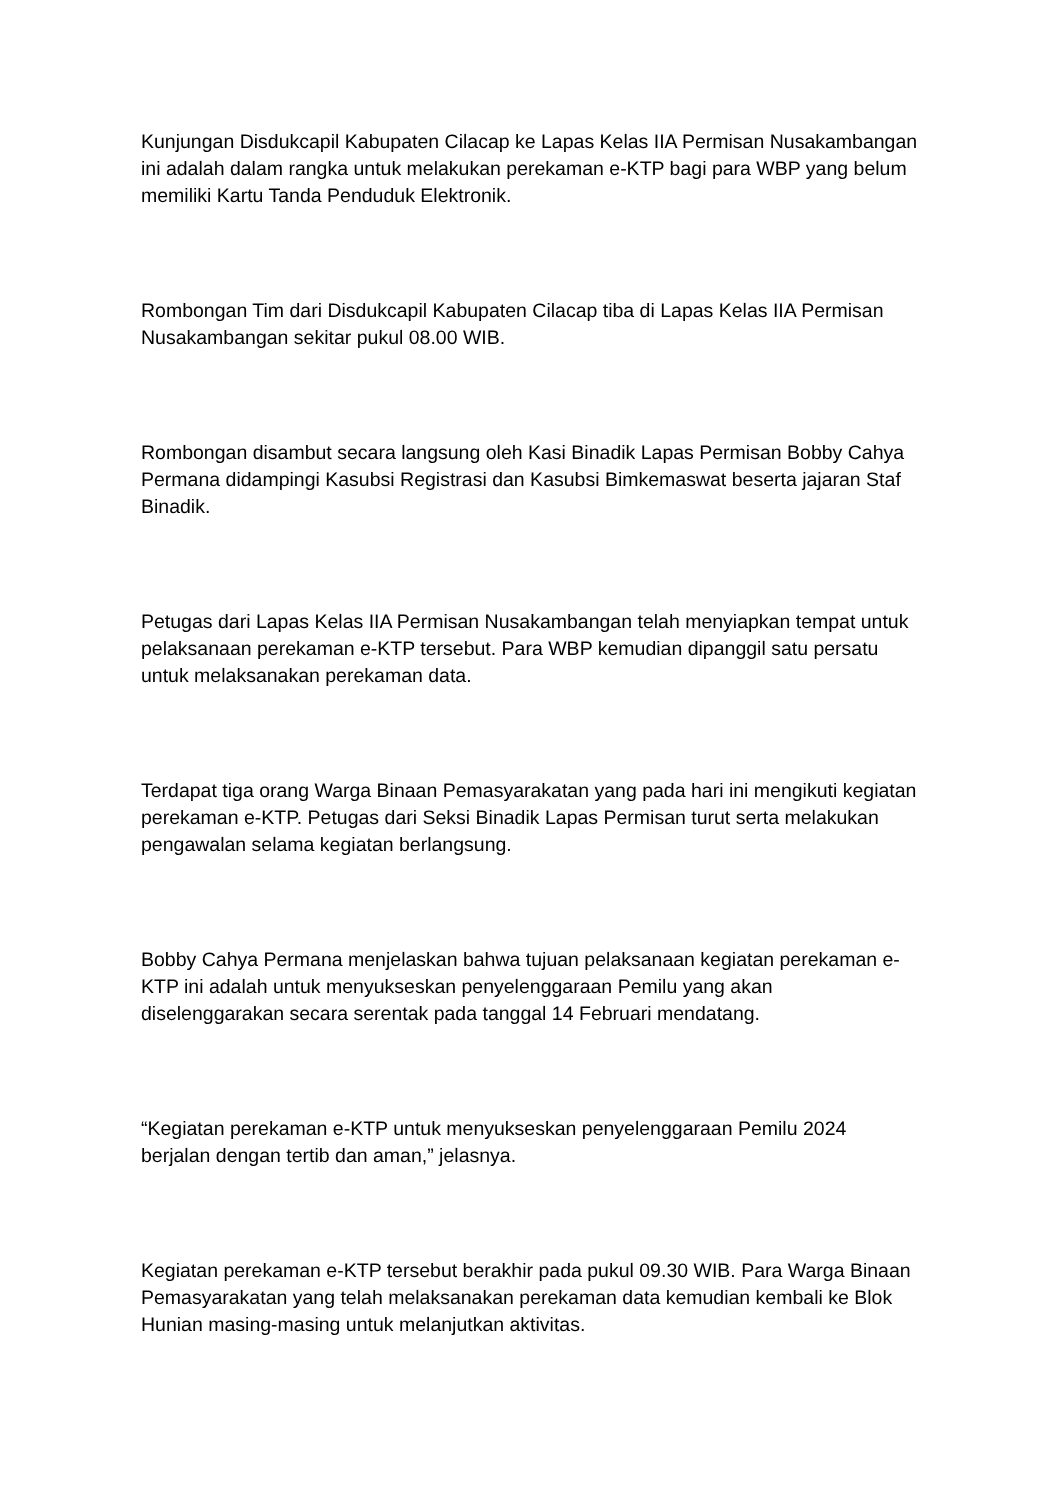Kunjungan Disdukcapil Kabupaten Cilacap ke Lapas Kelas IIA Permisan Nusakambangan ini adalah dalam rangka untuk melakukan perekaman e-KTP bagi para WBP yang belum memiliki Kartu Tanda Penduduk Elektronik.
Rombongan Tim dari Disdukcapil Kabupaten Cilacap tiba di Lapas Kelas IIA Permisan Nusakambangan sekitar pukul 08.00 WIB.
Rombongan disambut secara langsung oleh Kasi Binadik Lapas Permisan Bobby Cahya Permana didampingi Kasubsi Registrasi dan Kasubsi Bimkemaswat beserta jajaran Staf Binadik.
Petugas dari Lapas Kelas IIA Permisan Nusakambangan telah menyiapkan tempat untuk pelaksanaan perekaman e-KTP tersebut. Para WBP kemudian dipanggil satu persatu untuk melaksanakan perekaman data.
Terdapat tiga orang Warga Binaan Pemasyarakatan yang pada hari ini mengikuti kegiatan perekaman e-KTP. Petugas dari Seksi Binadik Lapas Permisan turut serta melakukan pengawalan selama kegiatan berlangsung.
Bobby Cahya Permana menjelaskan bahwa tujuan pelaksanaan kegiatan perekaman e-KTP ini adalah untuk menyukseskan penyelenggaraan Pemilu yang akan diselenggarakan secara serentak pada tanggal 14 Februari mendatang.
“Kegiatan perekaman e-KTP untuk menyukseskan penyelenggaraan Pemilu 2024 berjalan dengan tertib dan aman,” jelasnya.
Kegiatan perekaman e-KTP tersebut berakhir pada pukul 09.30 WIB. Para Warga Binaan Pemasyarakatan yang telah melaksanakan perekaman data kemudian kembali ke Blok Hunian masing-masing untuk melanjutkan aktivitas.